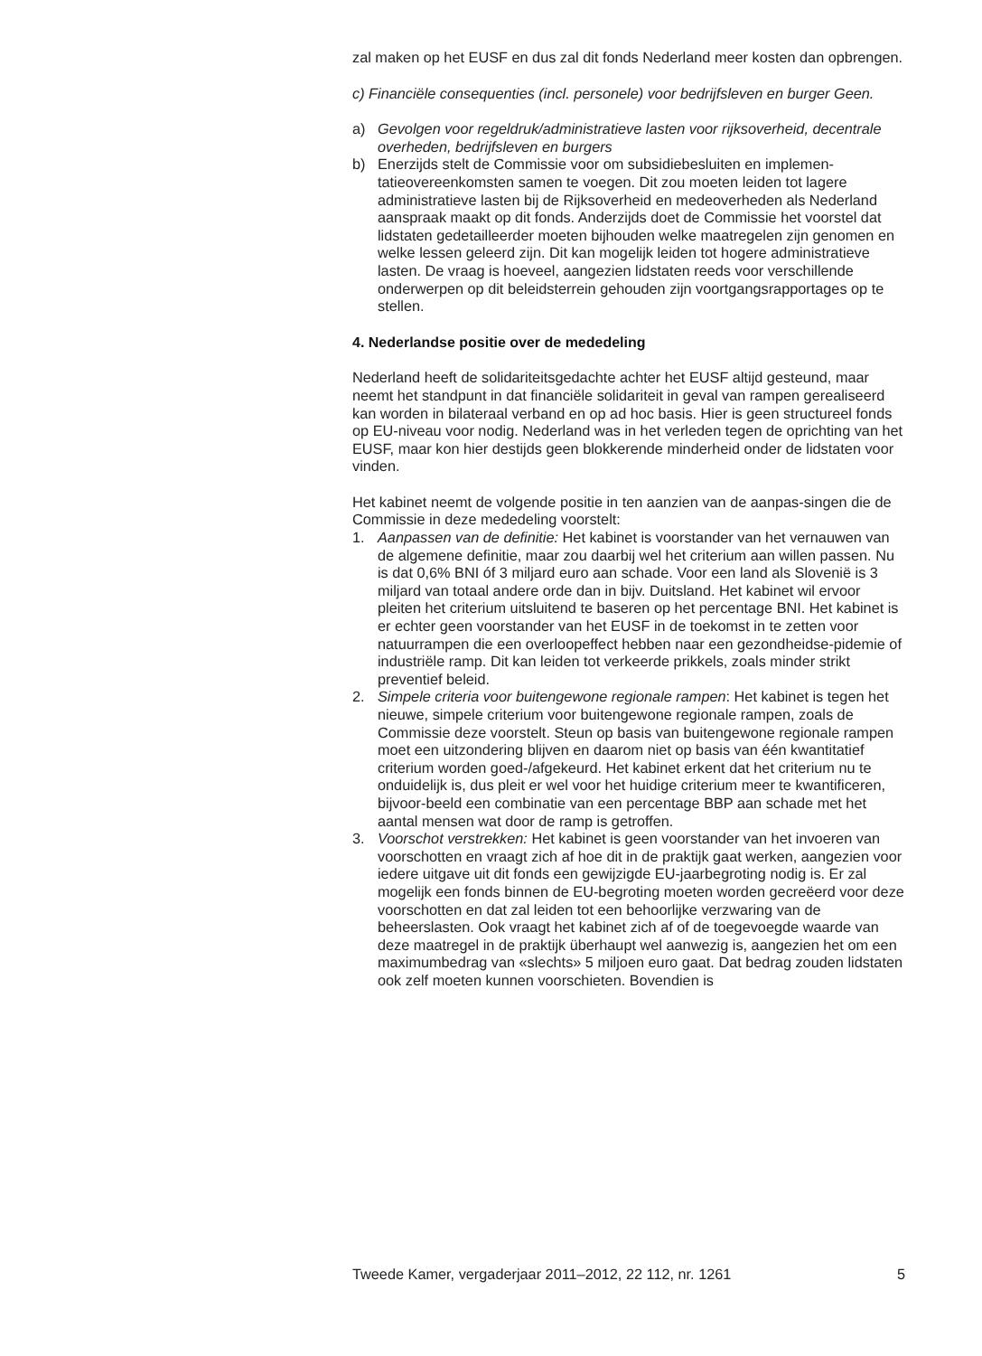zal maken op het EUSF en dus zal dit fonds Nederland meer kosten dan opbrengen.
c) Financiële consequenties (incl. personele) voor bedrijfsleven en burger Geen.
a) Gevolgen voor regeldruk/administratieve lasten voor rijksoverheid, decentrale overheden, bedrijfsleven en burgers
b) Enerzijds stelt de Commissie voor om subsidiebesluiten en implemen-tatieovereenkomsten samen te voegen. Dit zou moeten leiden tot lagere administratieve lasten bij de Rijksoverheid en medeoverheden als Nederland aanspraak maakt op dit fonds. Anderzijds doet de Commissie het voorstel dat lidstaten gedetailleerder moeten bijhouden welke maatregelen zijn genomen en welke lessen geleerd zijn. Dit kan mogelijk leiden tot hogere administratieve lasten. De vraag is hoeveel, aangezien lidstaten reeds voor verschillende onderwerpen op dit beleidsterrein gehouden zijn voortgangsrapportages op te stellen.
4. Nederlandse positie over de mededeling
Nederland heeft de solidariteitsgedachte achter het EUSF altijd gesteund, maar neemt het standpunt in dat financiële solidariteit in geval van rampen gerealiseerd kan worden in bilateraal verband en op ad hoc basis. Hier is geen structureel fonds op EU-niveau voor nodig. Nederland was in het verleden tegen de oprichting van het EUSF, maar kon hier destijds geen blokkerende minderheid onder de lidstaten voor vinden.
Het kabinet neemt de volgende positie in ten aanzien van de aanpas-singen die de Commissie in deze mededeling voorstelt:
1. Aanpassen van de definitie: Het kabinet is voorstander van het vernauwen van de algemene definitie, maar zou daarbij wel het criterium aan willen passen. Nu is dat 0,6% BNI óf 3 miljard euro aan schade. Voor een land als Slovenië is 3 miljard van totaal andere orde dan in bijv. Duitsland. Het kabinet wil ervoor pleiten het criterium uitsluitend te baseren op het percentage BNI. Het kabinet is er echter geen voorstander van het EUSF in de toekomst in te zetten voor natuurrampen die een overloopeffect hebben naar een gezondheidse-pidemie of industriële ramp. Dit kan leiden tot verkeerde prikkels, zoals minder strikt preventief beleid.
2. Simpele criteria voor buitengewone regionale rampen: Het kabinet is tegen het nieuwe, simpele criterium voor buitengewone regionale rampen, zoals de Commissie deze voorstelt. Steun op basis van buitengewone regionale rampen moet een uitzondering blijven en daarom niet op basis van één kwantitatief criterium worden goed-/afgekeurd. Het kabinet erkent dat het criterium nu te onduidelijk is, dus pleit er wel voor het huidige criterium meer te kwantificeren, bijvoor-beeld een combinatie van een percentage BBP aan schade met het aantal mensen wat door de ramp is getroffen.
3. Voorschot verstrekken: Het kabinet is geen voorstander van het invoeren van voorschotten en vraagt zich af hoe dit in de praktijk gaat werken, aangezien voor iedere uitgave uit dit fonds een gewijzigde EU-jaarbegroting nodig is. Er zal mogelijk een fonds binnen de EU-begroting moeten worden gecreëerd voor deze voorschotten en dat zal leiden tot een behoorlijke verzwaring van de beheerslasten. Ook vraagt het kabinet zich af of de toegevoegde waarde van deze maatregel in de praktijk überhaupt wel aanwezig is, aangezien het om een maximumbedrag van «slechts» 5 miljoen euro gaat. Dat bedrag zouden lidstaten ook zelf moeten kunnen voorschieten. Bovendien is
Tweede Kamer, vergaderjaar 2011–2012, 22 112, nr. 1261 5